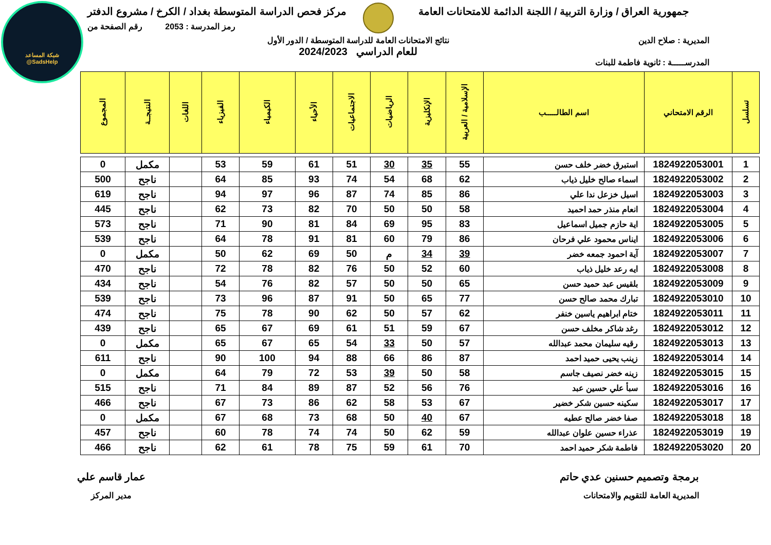شبكة المساعد
@SadsHelp
جمهورية العراق / وزارة التربية / اللجنة الدائمة للامتحانات العامة
مركز فحص الدراسة المتوسطة بغداد / الكرخ / مشروع الدفتر
رمز المدرسة : 2053 رقم الصفحة من
المديرية : صلاح الدين نتائج الامتحانات العامة للدراسة المتوسطة / الدور الأول
للعام الدراسي 2024/2023
المدرســـــة : ثانوية فاطمة للبنات
| تسلسل | الرقم الامتحاني | اسم الطالـــــب | الإسلامية / العربية | الإنكليزية | الرياضيات | الاجتماعيات | الأحياء | الكيمياء | الفيزياء | اللغات | النتيجــة | المجموع |
| --- | --- | --- | --- | --- | --- | --- | --- | --- | --- | --- | --- | --- |
| 1 | 1824922053001 | استبرق خضر خلف حسن | 55 | 35 | 30 | 51 | 61 | 59 | 53 | | مكمل | 0 |
| 2 | 1824922053002 | اسماء صالح خليل ذياب | 62 | 68 | 54 | 74 | 93 | 85 | 64 | | ناجح | 500 |
| 3 | 1824922053003 | اسيل خزعل ندا علي | 86 | 85 | 74 | 87 | 96 | 97 | 94 | | ناجح | 619 |
| 4 | 1824922053004 | انعام منذر حمد احميد | 58 | 50 | 50 | 70 | 82 | 73 | 62 | | ناجح | 445 |
| 5 | 1824922053005 | اية حازم جميل اسماعيل | 83 | 95 | 69 | 84 | 81 | 90 | 71 | | ناجح | 573 |
| 6 | 1824922053006 | ايناس محمود علي فرحان | 86 | 79 | 60 | 81 | 91 | 78 | 64 | | ناجح | 539 |
| 7 | 1824922053007 | آية احمود جمعه خضر | 39 | 34 | م | 50 | 69 | 62 | 50 | | مكمل | 0 |
| 8 | 1824922053008 | ايه رعد خليل ذياب | 60 | 52 | 50 | 76 | 82 | 78 | 72 | | ناجح | 470 |
| 9 | 1824922053009 | بلقيس عبد حميد حسن | 65 | 50 | 50 | 57 | 82 | 76 | 54 | | ناجح | 434 |
| 10 | 1824922053010 | تبارك محمد صالح حسن | 77 | 65 | 50 | 91 | 87 | 96 | 73 | | ناجح | 539 |
| 11 | 1824922053011 | ختام ابراهيم ياسين خنفر | 62 | 57 | 50 | 62 | 90 | 78 | 75 | | ناجح | 474 |
| 12 | 1824922053012 | رغد شاكر مخلف حسن | 67 | 59 | 51 | 61 | 69 | 67 | 65 | | ناجح | 439 |
| 13 | 1824922053013 | رقيه سليمان محمد عبدالله | 57 | 50 | 33 | 54 | 65 | 67 | 65 | | مكمل | 0 |
| 14 | 1824922053014 | زينب يحيى حميد احمد | 87 | 86 | 66 | 88 | 94 | 100 | 90 | | ناجح | 611 |
| 15 | 1824922053015 | زينه خضر نصيف جاسم | 58 | 50 | 39 | 53 | 72 | 79 | 64 | | مكمل | 0 |
| 16 | 1824922053016 | سبأ علي حسين عبد | 76 | 56 | 52 | 87 | 89 | 84 | 71 | | ناجح | 515 |
| 17 | 1824922053017 | سكينه حسين شكر خضير | 67 | 53 | 58 | 62 | 86 | 73 | 67 | | ناجح | 466 |
| 18 | 1824922053018 | صفا خضر صالح عطيه | 67 | 40 | 50 | 68 | 73 | 68 | 67 | | مكمل | 0 |
| 19 | 1824922053019 | عذراء حسين علوان عبدالله | 59 | 62 | 50 | 74 | 74 | 78 | 60 | | ناجح | 457 |
| 20 | 1824922053020 | فاطمة شكر حميد احمد | 70 | 61 | 59 | 75 | 78 | 61 | 62 | | ناجح | 466 |
برمجة وتصميم حسنين عدي حاتم
المديرية العامة للتقويم والامتحانات
عمار قاسم علي
مدير المركز